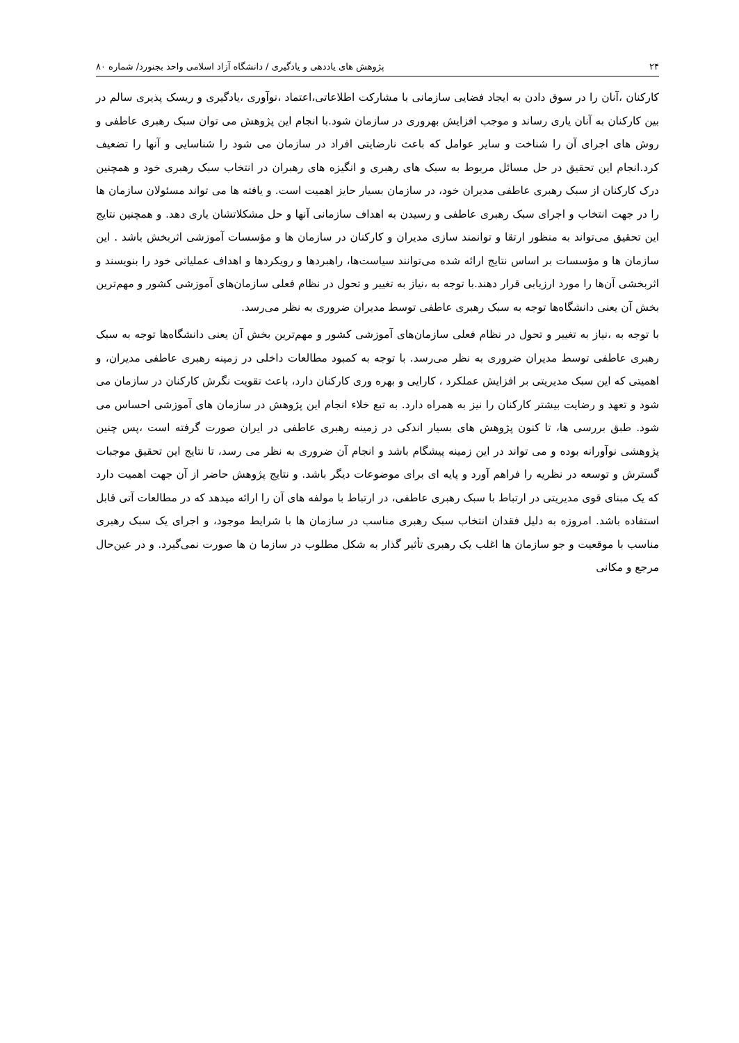۲۴ پژوهش های یاددهی و یادگیری / دانشگاه آزاد اسلامی واحد بجنورد/ شماره ۸۰
کارکنان ،آنان را در سوق دادن به ایجاد فضایی سازمانی با مشارکت اطلاعاتی،اعتماد ،نوآوری ،یادگیری و ریسک پذیری سالم در بین کارکنان به آنان یاری رساند و موجب افزایش بهروری در سازمان شود.با انجام این پژوهش می توان سبک رهبری عاطفی و روش های اجرای آن را شناخت و سایر عوامل که باعث نارضایتی افراد در سازمان می شود را شناسایی و آنها را تضعیف کرد.انجام این تحقیق در حل مسائل مربوط به سبک های رهبری و انگیزه های رهبران در انتخاب سبک رهبری خود و همچنین درک کارکنان از سبک رهبری عاطفی مدیران خود، در سازمان بسیار حایز اهمیت است. و یافته ها می تواند مسئولان سازمان ها را در جهت انتخاب و اجرای سبک رهبری عاطفی و رسیدن به اهداف سازمانی آنها و حل مشکلاتشان یاری دهد. و همچنین نتایج این تحقیق می‌تواند به منظور ارتقا و توانمند سازی مدیران و کارکنان در سازمان ها و مؤسسات آموزشی اثربخش باشد . این سازمان ها و مؤسسات بر اساس نتایج ارائه شده می‌توانند سیاست‌ها، راهبردها و رویکردها و اهداف عملیاتی خود را بنویسند و اثربخشی آن‌ها را مورد ارزیابی قرار دهند.با توجه به ،نیاز به تغییر و تحول در نظام فعلی سازمان‌های آموزشی کشور و مهم‌ترین بخش آن یعنی دانشگاه‌ها توجه به سبک رهبری عاطفی توسط مدیران ضروری به نظر می‌رسد.
با توجه به ،نیاز به تغییر و تحول در نظام فعلی سازمان‌های آموزشی کشور و مهم‌ترین بخش آن یعنی دانشگاه‌ها توجه به سبک رهبری عاطفی توسط مدیران ضروری به نظر می‌رسد. با توجه به کمبود مطالعات داخلی در زمینه رهبری عاطفی مدیران، و اهمیتی که این سبک مدیریتی بر افزایش عملکرد ، کارایی و بهره وری کارکنان دارد، باعث تقویت نگرش کارکنان در سازمان می شود و تعهد و رضایت بیشتر کارکنان را نیز به همراه دارد. به تبع خلاء انجام این پژوهش در سازمان های آموزشی احساس می شود. طبق بررسی ها، تا کنون پژوهش های بسیار اندکی در زمینه رهبری عاطفی در ایران صورت گرفته است ،پس چنین پژوهشی نوآورانه بوده و می تواند در این زمینه پیشگام باشد و انجام آن ضروری به نظر می رسد، تا نتایج این تحقیق موجبات گسترش و توسعه در نظریه را فراهم آورد و پایه ای برای موضوعات دیگر باشد. و نتایج پژوهش حاضر از آن جهت اهمیت دارد که یک مبنای قوی مدیریتی در ارتباط با سبک رهبری عاطفی، در ارتباط با مولفه های آن را ارائه میدهد که در مطالعات آتی قابل استفاده باشد. امروزه به دلیل فقدان انتخاب سبک رهبری مناسب در سازمان ها با شرایط موجود، و اجرای یک سبک رهبری مناسب با موقعیت و جو سازمان ها اغلب یک رهبری تأثیر گذار به شکل مطلوب در سازما ن ها صورت نمی‌گیرد. و در عین‌حال مرجع و مکانی